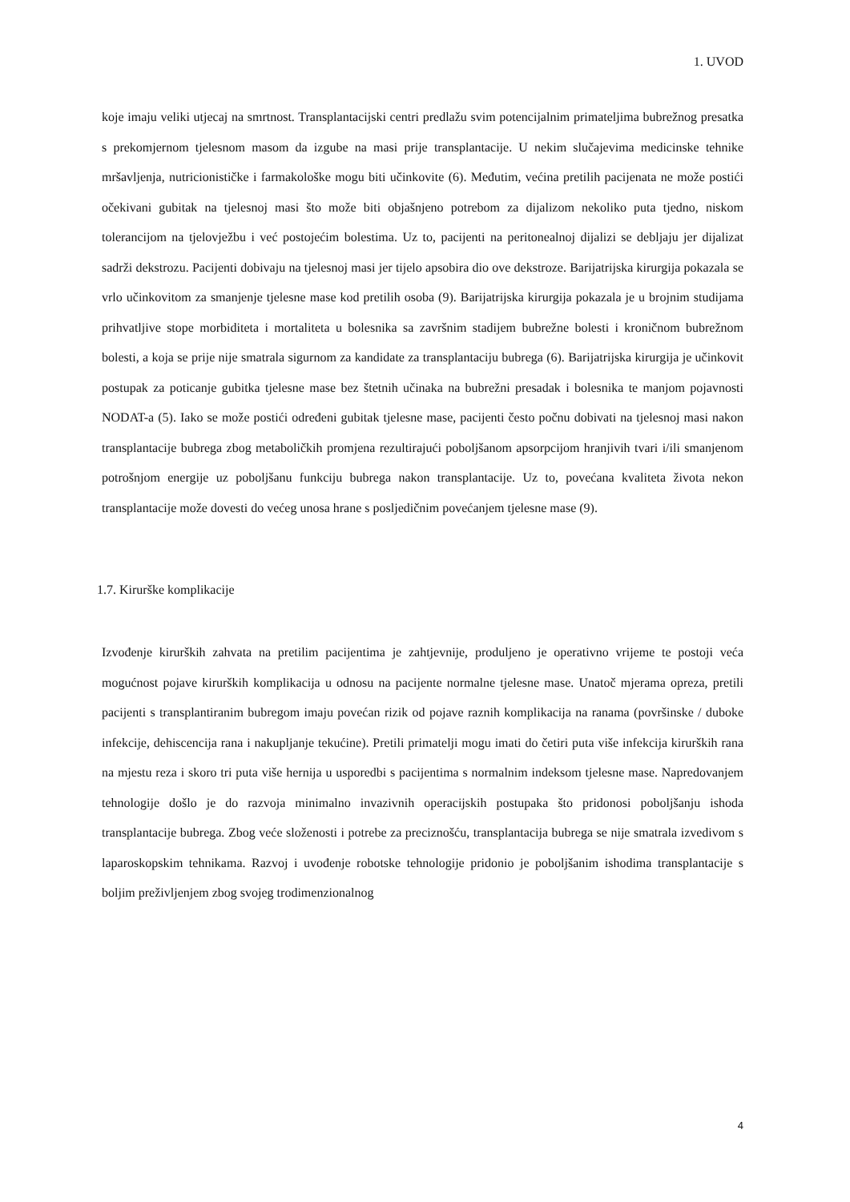1. UVOD
koje imaju veliki utjecaj na smrtnost. Transplantacijski centri predlažu svim potencijalnim primateljima bubrežnog presatka s prekomjernom tjelesnom masom da izgube na masi prije transplantacije. U nekim slučajevima medicinske tehnike mršavljenja, nutricionističke i farmakološke mogu biti učinkovite (6). Međutim, većina pretilih pacijenata ne može postići očekivani gubitak na tjelesnoj masi što može biti objašnjeno potrebom za dijalizom nekoliko puta tjedno, niskom tolerancijom na tjelovježbu i već postojećim bolestima. Uz to, pacijenti na peritonealnoj dijalizi se debljaju jer dijalizat sadrži dekstrozu. Pacijenti dobivaju na tjelesnoj masi jer tijelo apsobira dio ove dekstroze. Barijatrijska kirurgija pokazala se vrlo učinkovitom za smanjenje tjelesne mase kod pretilih osoba (9). Barijatrijska kirurgija pokazala je u brojnim studijama prihvatljive stope morbiditeta i mortaliteta u bolesnika sa završnim stadijem bubrežne bolesti i kroničnom bubrežnom bolesti, a koja se prije nije smatrala sigurnom za kandidate za transplantaciju bubrega (6). Barijatrijska kirurgija je učinkovit postupak za poticanje gubitka tjelesne mase bez štetnih učinaka na bubrežni presadak i bolesnika te manjom pojavnosti NODAT-a (5). Iako se može postići određeni gubitak tjelesne mase, pacijenti često počnu dobivati na tjelesnoj masi nakon transplantacije bubrega zbog metaboličkih promjena rezultirajući poboljšanom apsorpcijom hranjivih tvari i/ili smanjenom potrošnjom energije uz poboljšanu funkciju bubrega nakon transplantacije. Uz to, povećana kvaliteta života nekon transplantacije može dovesti do većeg unosa hrane s posljedičnim povećanjem tjelesne mase (9).
1.7. Kirurške komplikacije
Izvođenje kirurških zahvata na pretilim pacijentima je zahtjevnije, produljeno je operativno vrijeme te postoji veća mogućnost pojave kirurških komplikacija u odnosu na pacijente normalne tjelesne mase. Unatoč mjerama opreza, pretili pacijenti s transplantiranim bubregom imaju povećan rizik od pojave raznih komplikacija na ranama (površinske / duboke infekcije, dehiscencija rana i nakupljanje tekućine). Pretili primatelji mogu imati do četiri puta više infekcija kirurških rana na mjestu reza i skoro tri puta više hernija u usporedbi s pacijentima s normalnim indeksom tjelesne mase. Napredovanjem tehnologije došlo je do razvoja minimalno invazivnih operacijskih postupaka što pridonosi poboljšanju ishoda transplantacije bubrega. Zbog veće složenosti i potrebe za preciznošću, transplantacija bubrega se nije smatrala izvedivom s laparoskopskim tehnikama. Razvoj i uvođenje robotske tehnologije pridonio je poboljšanim ishodima transplantacije s boljim preživljenjem zbog svojeg trodimenzionalnog
4